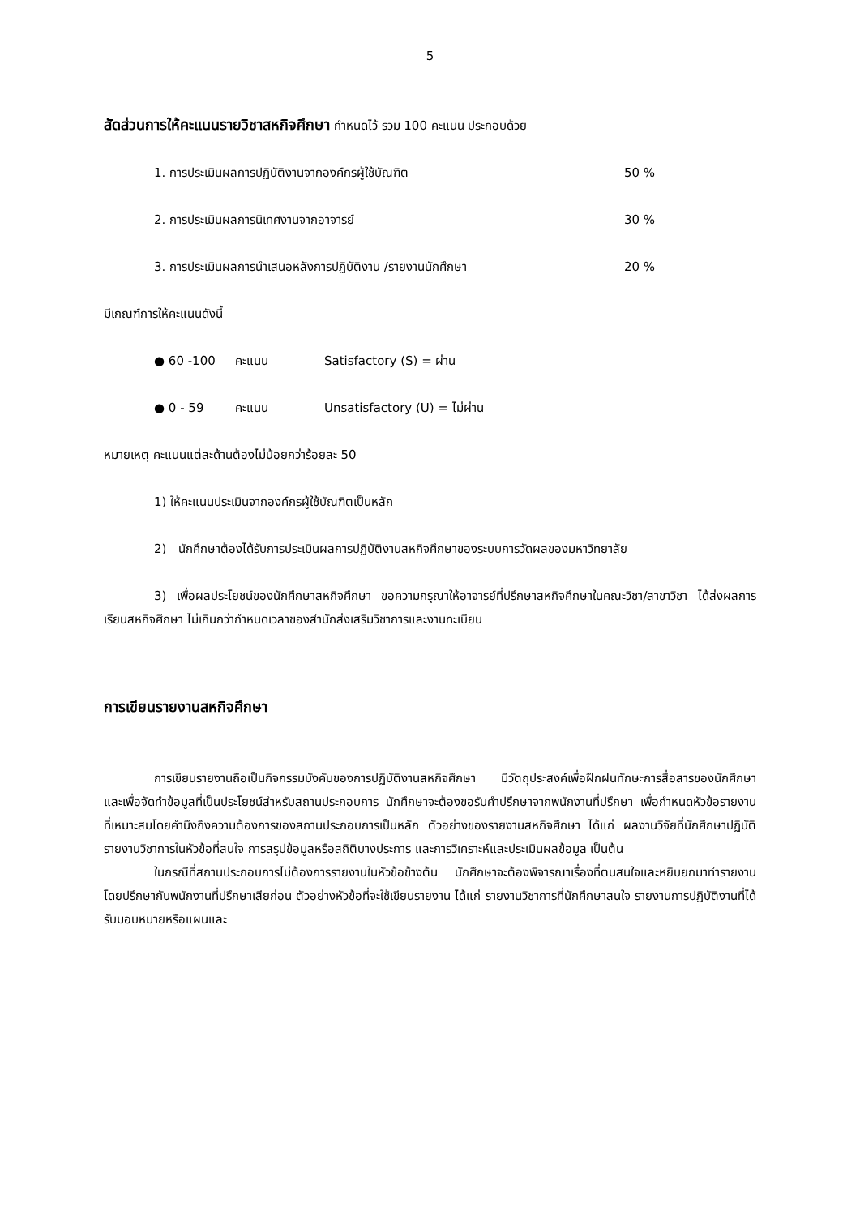5
สัดส่วนการให้คะแนนรายวิชาสหกิจศึกษา กำหนดไว้ รวม 100 คะแนน ประกอบด้วย
1. การประเมินผลการปฏิบัติงานจากองค์กรผู้ใช้บัณฑิต 50 %
2. การประเมินผลการนิเทศงานจากอาจารย์ 30 %
3. การประเมินผลการนำเสนอหลังการปฏิบัติงาน /รายงานนักศึกษา 20 %
มีเกณฑ์การให้คะแนนดังนี้
● 60 -100 คะแนน Satisfactory (S) = ผ่าน
● 0 - 59 คะแนน Unsatisfactory (U) = ไม่ผ่าน
หมายเหตุ คะแนนแต่ละด้านต้องไม่น้อยกว่าร้อยละ 50
1) ให้คะแนนประเมินจากองค์กรผู้ใช้บัณฑิตเป็นหลัก
2) นักศึกษาต้องได้รับการประเมินผลการปฏิบัติงานสหกิจศึกษาของระบบการวัดผลของมหาวิทยาลัย
3) เพื่อผลประโยชน์ของนักศึกษาสหกิจศึกษา ขอความกรุณาให้อาจารย์ที่ปรึกษาสหกิจศึกษาในคณะวิชา/สาขาวิชา ได้ส่งผลการเรียนสหกิจศึกษา ไม่เกินกว่ากำหนดเวลาของสำนักส่งเสริมวิชาการและงานทะเบียน
การเขียนรายงานสหกิจศึกษา
การเขียนรายงานถือเป็นกิจกรรมบังคับของการปฏิบัติงานสหกิจศึกษา มีวัตถุประสงค์เพื่อฝึกฝนทักษะการสื่อสารของนักศึกษา และเพื่อจัดทำข้อมูลที่เป็นประโยชน์สำหรับสถานประกอบการ นักศึกษาจะต้องขอรับคำปรึกษาจากพนักงานที่ปรึกษา เพื่อกำหนดหัวข้อรายงานที่เหมาะสมโดยคำนึงถึงความต้องการของสถานประกอบการเป็นหลัก ตัวอย่างของรายงานสหกิจศึกษา ได้แก่ ผลงานวิจัยที่นักศึกษาปฏิบัติ รายงานวิชาการในหัวข้อที่สนใจ การสรุปข้อมูลหรือสถิติบางประการ และการวิเคราะห์และประเมินผลข้อมูล เป็นต้น
ในกรณีที่สถานประกอบการไม่ต้องการรายงานในหัวข้อข้างต้น นักศึกษาจะต้องพิจารณาเรื่องที่ตนสนใจและหยิบยกมาทำรายงาน โดยปรึกษากับพนักงานที่ปรึกษาเสียก่อน ตัวอย่างหัวข้อที่จะใช้เขียนรายงาน ได้แก่ รายงานวิชาการที่นักศึกษาสนใจ รายงานการปฏิบัติงานที่ได้รับมอบหมายหรือแผนและ